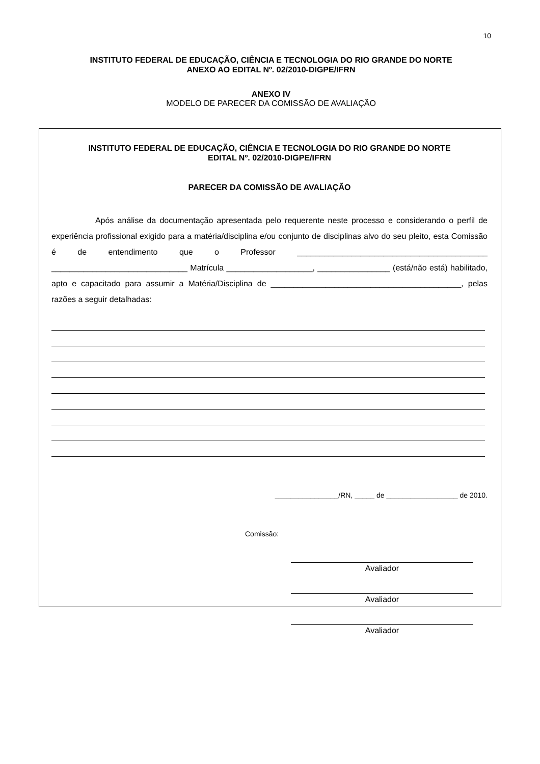10
INSTITUTO FEDERAL DE EDUCAÇÃO, CIÊNCIA E TECNOLOGIA DO RIO GRANDE DO NORTE
ANEXO AO EDITAL Nº. 02/2010-DIGPE/IFRN
ANEXO IV
MODELO DE PARECER DA COMISSÃO DE AVALIAÇÃO
INSTITUTO FEDERAL DE EDUCAÇÃO, CIÊNCIA E TECNOLOGIA DO RIO GRANDE DO NORTE
EDITAL Nº. 02/2010-DIGPE/IFRN
PARECER DA COMISSÃO DE AVALIAÇÃO
Após análise da documentação apresentada pelo requerente neste processo e considerando o perfil de experiência profissional exigido para a matéria/disciplina e/ou conjunto de disciplinas alvo do seu pleito, esta Comissão é de entendimento que o Professor __________________________________________ ______________________________ Matrícula ___________________, ________________ (está/não está) habilitado, apto e capacitado para assumir a Matéria/Disciplina de __________________________________________, pelas razões a seguir detalhadas:
________________/RN, _____ de __________________ de 2010.
Comissão:
Avaliador
Avaliador
Avaliador